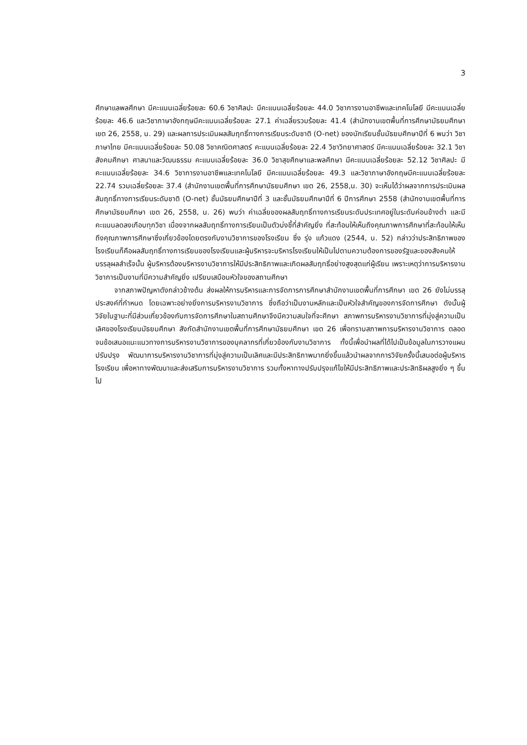3
ศึกษาแลพลศึกษา มีคะแนนเฉลี่ยร้อยละ 60.6 วิชาศิลปะ มีคะแนนเฉลี่ยร้อยละ 44.0 วิชาการงานอาชีพและเทคโนโลยี มีคะแนนเฉลี่ยร้อยละ 46.6 และวิชาภาษาอังกฤษมีคะแนนเฉลี่ยร้อยละ 27.1 ค่าเฉลี่ยรวมร้อยละ 41.4 (สำนักงานเขตพื้นที่การศึกษามัธยมศึกษา เขต 26, 2558, น. 29) และผลการประเมินผลสัมฤทธิ์ทางการเรียนระดับชาติ (O-net) ของนักเรียนชั้นมัธยมศึกษาปีที่ 6 พบว่า วิชาภาษาไทย มีคะแนนเฉลี่ยร้อยละ 50.08 วิชาคณิตศาสตร์ คะแนนเฉลี่ยร้อยละ 22.4 วิชาวิทยาศาสตร์ มีคะแนนเฉลี่ยร้อยละ 32.1 วิชาสังคมศึกษา ศาสนาและวัฒนธรรม คะแนนเฉลี่ยร้อยละ 36.0 วิชาสุขศึกษาและพลศึกษา มีคะแนนเฉลี่ยร้อยละ 52.12 วิชาศิลปะ มีคะแนนเฉลี่ยร้อยละ 34.6 วิชาการงานอาชีพและเทคโนโลยี มีคะแนนเฉลี่ยร้อยละ 49.3 และวิชาภาษาอังกฤษมีคะแนนเฉลี่ยร้อยละ 22.74 รวมเฉลี่ยร้อยละ 37.4 (สำนักงานเขตพื้นที่การศึกษามัธยมศึกษา เขต 26, 2558,น. 30) จะเห็นได้ว่าผลจากการประเมินผลสัมฤทธิ์ทางการเรียนระดับชาติ (O-net) ชั้นมัธยมศึกษาปีที่ 3 และชั้นมัธยมศึกษาปีที่ 6 ปีการศึกษา 2558 (สำนักงานเขตพื้นที่การศึกษามัธยมศึกษา เขต 26, 2558, น. 26) พบว่า ค่าเฉลี่ยของผลสัมฤทธิ์ทางการเรียนระดับประเทศอยู่ในระดับค่อนข้างต่ำ และมีคะแนนลดลงเกือบทุกวิชา เนื่องจากผลสัมฤทธิ์ทางการเรียนเป็นตัวบ่งชี้ที่สำคัญยิ่ง ที่สะท้อนให้เห็นถึงคุณภาพการศึกษาที่สะท้อนให้เห็นถึงคุณภาพการศึกษาซึ่งเกี่ยวข้องโดยตรงกับงานวิชาการของโรงเรียน ซึ่ง รุ่ง แก้วแดง (2544, น. 52) กล่าวว่าประสิทธิภาพของโรงเรียนก็คือผลสัมฤทธิ์ทางการเรียนของโรงเรียนและผู้บริหารจะบริหารโรงเรียนให้เป็นไปตามความต้องการของรัฐและของสังคมให้บรรลุผลสำเร็จนั้น ผู้บริหารต้องบริหารงานวิชาการให้มีประสิทธิภาพและเกิดผลสัมฤทธิ์อย่างสูงสุดแก่ผู้เรียน เพราะเหตุว่าการบริหารงานวิชาการเป็นงานที่มีความสำคัญยิ่ง เปรียบเสมือนหัวใจของสถานศึกษา
จากสภาพปัญหาดังกล่าวข้างต้น ส่งผลให้การบริหารและการจัดการการศึกษาสำนักงานเขตพื้นที่การศึกษา เขต 26 ยังไม่บรรลุประสงค์ที่กำหนด โดยเฉพาะอย่างยิ่งการบริหารงานวิชาการ ซึ่งถือว่าเป็นงานหลักและเป็นหัวใจสำคัญของการจัดการศึกษา ดังนั้นผู้วิจัยในฐานะที่มีส่วนเกี่ยวข้องกับการจัดการศึกษาในสถานศึกษาจึงมีความสนใจที่จะศึกษา สภาพการบริหารงานวิชาการที่มุ่งสู่ความเป็นเลิศของโรงเรียนมัธยมศึกษา สังกัดสำนักงานเขตพื้นที่การศึกษามัธยมศึกษา เขต 26 เพื่อทราบสภาพการบริหารงานวิชาการ ตลอดจนข้อเสนอแนะแนวทางการบริหารงานวิชาการของบุคลากรที่เกี่ยวข้องกับงานวิชาการ ทั้งนี้เพื่อนำผลที่ได้ไปเป็นข้อมูลในการวางแผนปรับปรุง พัฒนาการบริหารงานวิชาการที่มุ่งสู่ความเป็นเลิศและมีประสิทธิภาพมากยิ่งขึ้นแล้วนำผลจากการวิจัยครั้งนี้เสนอต่อผู้บริหารโรงเรียน เพื่อหาทางพัฒนาและส่งเสริมการบริหารงานวิชาการ รวมทั้งหาทางปรับปรุงแก้ไขให้มีประสิทธิภาพและประสิทธิผลสูงยิ่ง ๆ ขึ้นไป